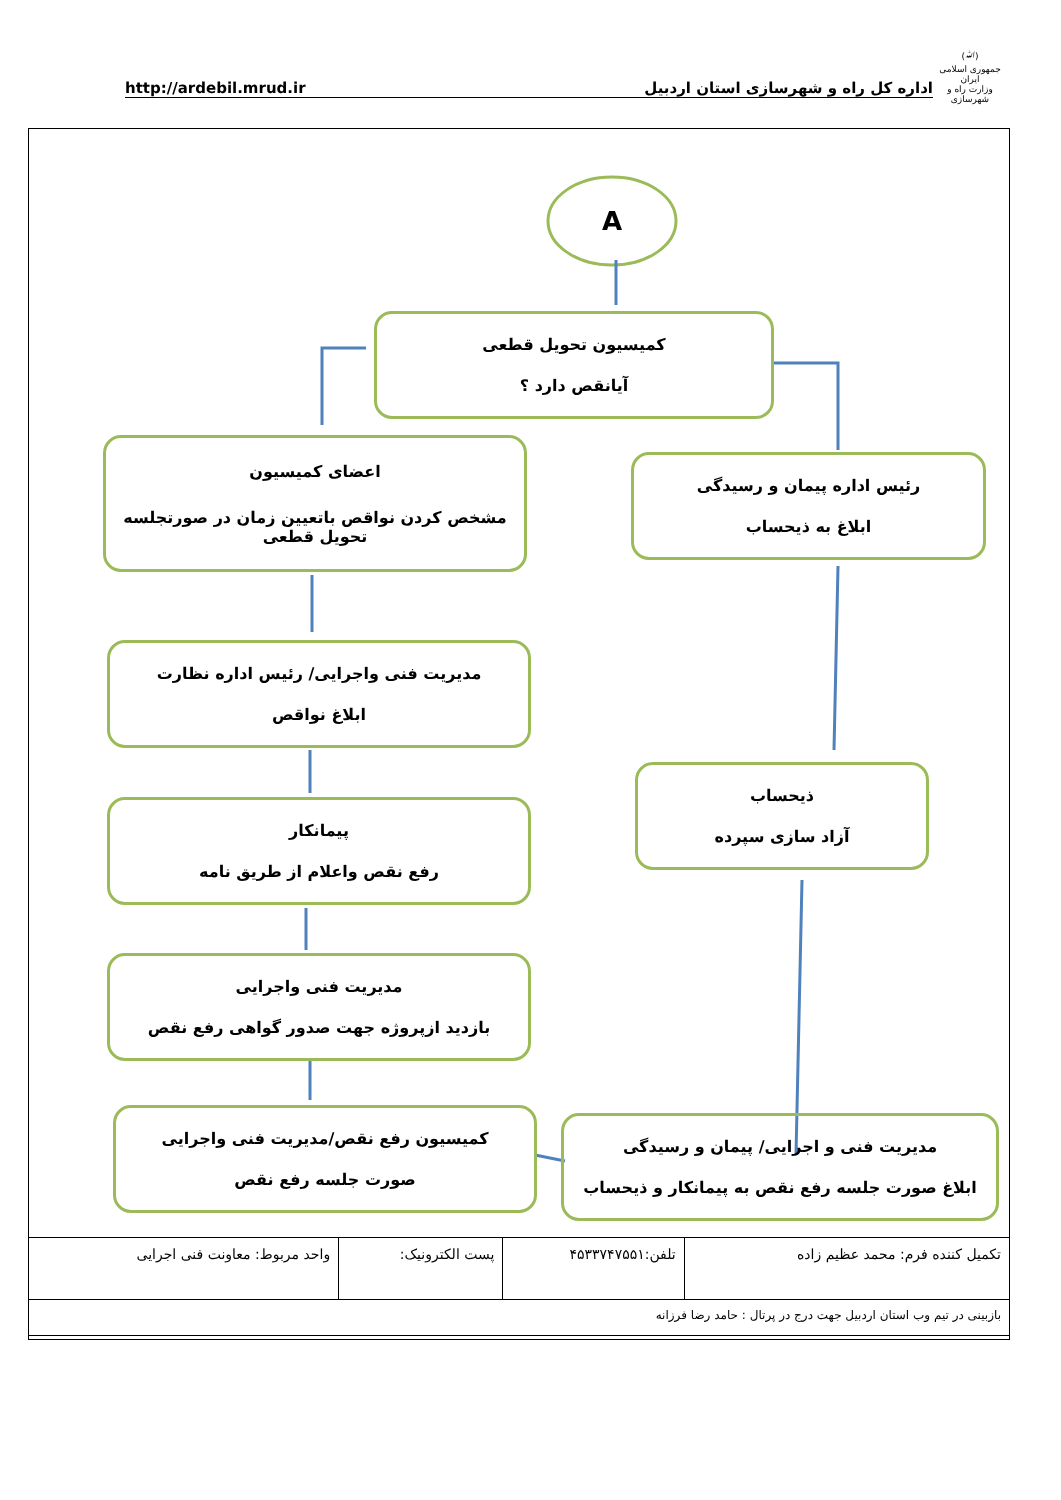(ﷲ)
جمهوری اسلامی ایران
وزارت راه و شهرسازی
http://ardebil.mrud.ir اداره کل راه و شهرسازی استان اردبیل
A
کمیسیون تحویل قطعی
آیانقص دارد ؟
اعضای کمیسیون
مشخص کردن نواقص باتعیین زمان در صورتجلسه تحویل قطعی
رئیس اداره پیمان و رسیدگی
ابلاغ به ذیحساب
مدیریت فنی واجرایی/ رئیس اداره نظارت
ابلاغ نواقص
ذیحساب
آزاد سازی سپرده
پیمانکار
رفع نقص واعلام از طریق نامه
مدیریت فنی واجرایی
بازدید ازپروژه جهت صدور گواهی رفع نقص
کمیسیون رفع نقص/مدیریت فنی واجرایی
صورت جلسه رفع نقص
مدیریت فنی و اجرایی/ پیمان و رسیدگی
ابلاغ صورت جلسه رفع نقص به پیمانکار و ذیحساب
| تکمیل کننده فرم: محمد عظیم زاده | تلفن:۴۵۳۳۷۴۷۵۵۱ | پست الکترونیک: | واحد مربوط: معاونت فنی اجرایی |
| بازبینی در تیم وب استان اردبیل جهت درج در پرتال : حامد رضا فرزانه | | | |